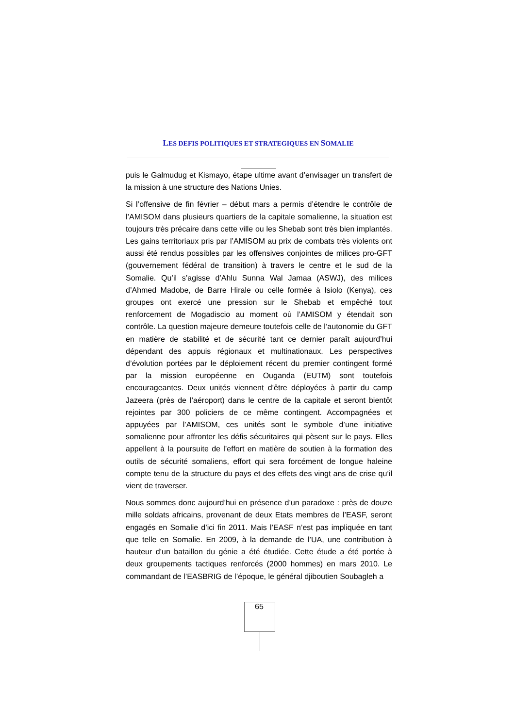LES DEFIS POLITIQUES ET STRATEGIQUES EN SOMALIE
puis le Galmudug et Kismayo, étape ultime avant d’envisager un transfert de la mission à une structure des Nations Unies.
Si l’offensive de fin février – début mars a permis d’étendre le contrôle de l’AMISOM dans plusieurs quartiers de la capitale somalienne, la situation est toujours très précaire dans cette ville ou les Shebab sont très bien implantés. Les gains territoriaux pris par l’AMISOM au prix de combats très violents ont aussi été rendus possibles par les offensives conjointes de milices pro-GFT (gouvernement fédéral de transition) à travers le centre et le sud de la Somalie. Qu’il s’agisse d’Ahlu Sunna Wal Jamaa (ASWJ), des milices d’Ahmed Madobe, de Barre Hirale ou celle formée à Isiolo (Kenya), ces groupes ont exercé une pression sur le Shebab et empêché tout renforcement de Mogadiscio au moment où l’AMISOM y étendait son contrôle. La question majeure demeure toutefois celle de l’autonomie du GFT en matière de stabilité et de sécurité tant ce dernier paraît aujourd’hui dépendant des appuis régionaux et multinationaux. Les perspectives d’évolution portées par le déploiement récent du premier contingent formé par la mission européenne en Ouganda (EUTM) sont toutefois encourageantes. Deux unités viennent d’être déployées à partir du camp Jazeera (près de l’aéroport) dans le centre de la capitale et seront bientôt rejointes par 300 policiers de ce même contingent. Accompagnées et appuyées par l’AMISOM, ces unités sont le symbole d’une initiative somalienne pour affronter les défis sécuritaires qui pèsent sur le pays. Elles appellent à la poursuite de l’effort en matière de soutien à la formation des outils de sécurité somaliens, effort qui sera forcément de longue haleine compte tenu de la structure du pays et des effets des vingt ans de crise qu’il vient de traverser.
Nous sommes donc aujourd’hui en présence d’un paradoxe : près de douze mille soldats africains, provenant de deux Etats membres de l’EASF, seront engagés en Somalie d’ici fin 2011. Mais l’EASF n’est pas impliquée en tant que telle en Somalie. En 2009, à la demande de l’UA, une contribution à hauteur d’un bataillon du génie a été étudiée. Cette étude a été portée à deux groupements tactiques renforcés (2000 hommes) en mars 2010. Le commandant de l’EASBRIG de l’époque, le général djiboutien Soubagleh a
65